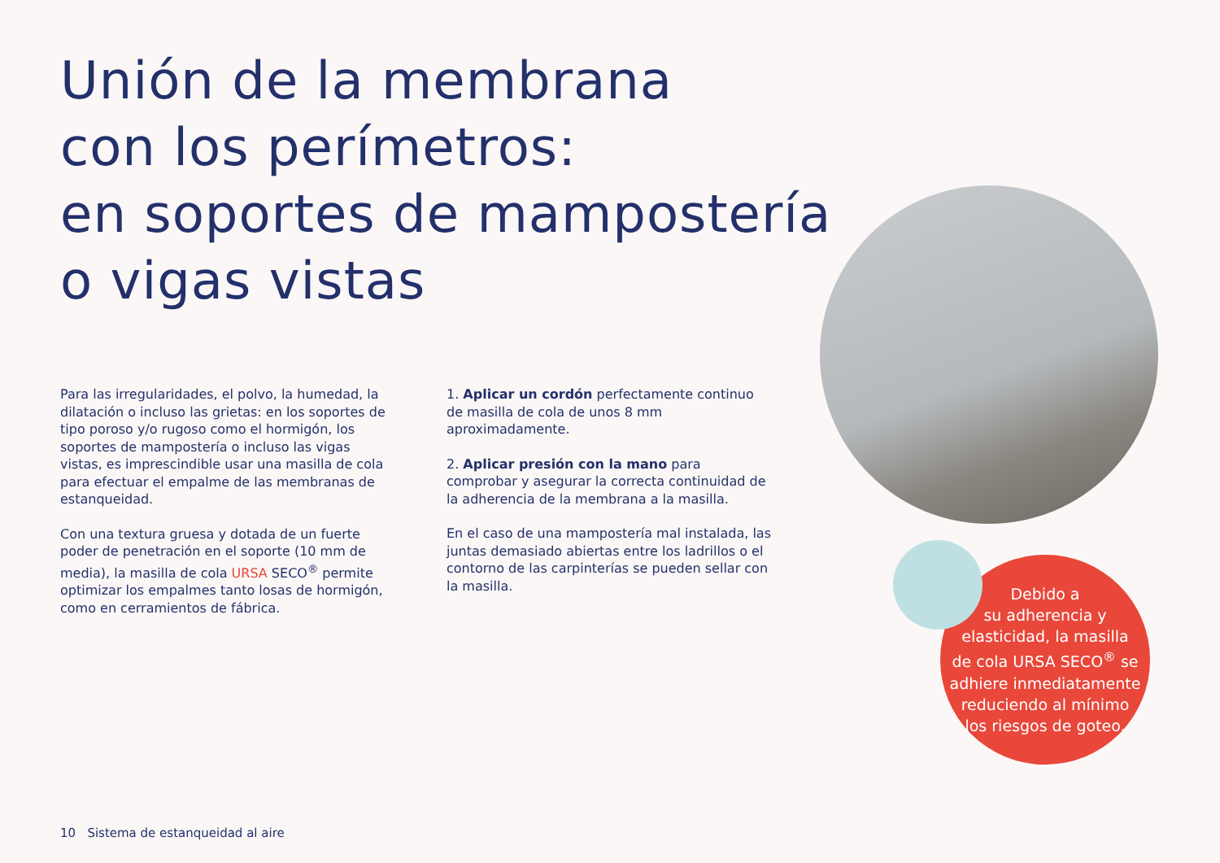Unión de la membrana
con los perímetros:
en soportes de mampostería
o vigas vistas
Para las irregularidades, el polvo, la humedad, la dilatación o incluso las grietas: en los soportes de tipo poroso y/o rugoso como el hormigón, los soportes de mampostería o incluso las vigas vistas, es imprescindible usar una masilla de cola para efectuar el empalme de las membranas de estanqueidad.
Con una textura gruesa y dotada de un fuerte poder de penetración en el soporte (10 mm de media), la masilla de cola URSA SECO<sup>®</sup> permite optimizar los empalmes tanto losas de hormigón, como en cerramientos de fábrica.
1. Aplicar un cordón perfectamente continuo de masilla de cola de unos 8 mm aproximadamente.
2. Aplicar presión con la mano para comprobar y asegurar la correcta continuidad de la adherencia de la membrana a la masilla.
En el caso de una mampostería mal instalada, las juntas demasiado abiertas entre los ladrillos o el contorno de las carpinterías se pueden sellar con la masilla.
Debido a
su adherencia y
elasticidad, la masilla
de cola URSA SECO<sup>®</sup> se
adhiere inmediatamente
reduciendo al mínimo
los riesgos de goteo.
10 Sistema de estanqueidad al aire